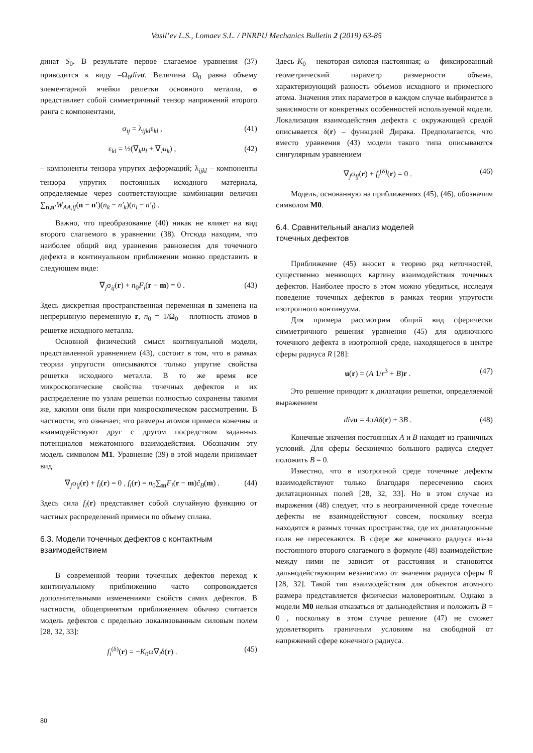Vasil’ev L.S., Lomaev S.L. / PNRPU Mechanics Bulletin 2 (2019) 63-85
динат S<sub>0</sub>. В результате первое слагаемое уравнения (37) приводится к виду –Ω<sub>0</sub>div σ. Величина Ω<sub>0</sub> равна объему элементарной ячейки решетки основного металла, σ представляет собой симметричный тензор напряжений второго ранга с компонентами,
σ<sub>ij</sub> = λ<sub>ijkl</sub>ε<sub>kl</sub> , (41)
ε<sub>kl</sub> = ½(∇<sub>k</sub>u<sub>l</sub> + ∇<sub>l</sub>u<sub>k</sub>) , (42)
– компоненты тензора упругих деформаций; λ<sub>ijkl</sub> – компоненты тензора упругих постоянных исходного материала, определяемые через соответствующие комбинации величин ∑<sub>n,n′</sub>W<sub>AA,ij</sub>(n − n′)(n<sub>k</sub> − n′<sub>k</sub>)(n<sub>l</sub> − n′<sub>l</sub>) .
Важно, что преобразование (40) никак не влияет на вид второго слагаемого в уравнении (38). Отсюда находим, что наиболее общий вид уравнения равновесия для точечного дефекта в континуальном приближении можно представить в следующем виде:
∇<sub>j</sub>σ<sub>ij</sub>(r) + n<sub>0</sub>F<sub>i</sub>(r − m) = 0 . (43)
Здесь дискретная пространственная переменная n заменена на непрерывную переменную r, n<sub>0</sub> = 1/Ω<sub>0</sub> – плотность атомов в решетке исходного металла.
Основной физический смысл континуальной модели, представленной уравнением (43), состоит в том, что в рамках теории упругости описываются только упругие свойства решетки исходного металла. В то же время все микроскопические свойства точечных дефектов и их распределение по узлам решетки полностью сохранены такими же, какими они были при микроскопическом рассмотрении. В частности, это означает, что размеры атомов примеси конечны и взаимодействуют друг с другом посредством заданных потенциалов межатомного взаимодействия. Обозначим эту модель символом M1. Уравнение (39) в этой модели принимает вид
∇<sub>j</sub>σ<sub>ij</sub>(r) + f<sub>i</sub>(r) = 0 , f<sub>i</sub>(r) = n<sub>0</sub>∑<sub>m</sub>F<sub>i</sub>(r − m)ĉ<sub>B</sub>(m) . (44)
Здесь сила f<sub>i</sub>(r) представляет собой случайную функцию от частных распределений примеси по объему сплава.
6.3. Модели точечных дефектов с контактным взаимодействием
В современной теории точечных дефектов переход к континуальному приближению часто сопровождается дополнительными изменениями свойств самих дефектов. В частности, общепринятым приближением обычно считается модель дефектов с предельно локализованным силовым полем [28, 32, 33]:
f<sub>i</sub><sup>(δ)</sup>(r) = −K<sub>0</sub>ω∇<sub>i</sub>δ(r) . (45)
Здесь K<sub>0</sub> – некоторая силовая настоянная; ω – фиксированный геометрический параметр размерности объема, характеризующий разность объемов исходного и примесного атома. Значения этих параметров в каждом случае выбираются в зависимости от конкретных особенностей используемой модели. Локализация взаимодействия дефекта с окружающей средой описывается δ(r) – функцией Дирака. Предполагается, что вместо уравнения (43) модели такого типа описываются сингулярным уравнением
∇<sub>j</sub>σ<sub>ij</sub>(r) + f<sub>i</sub><sup>(δ)</sup>(r) = 0 . (46)
Модель, основанную на приближениях (45), (46), обозначим символом M0.
6.4. Сравнительный анализ моделей
точечных дефектов
Приближение (45) вносит в теорию ряд неточностей, существенно меняющих картину взаимодействия точечных дефектов. Наиболее просто в этом можно убедиться, исследуя поведение точечных дефектов в рамках теории упругости изотропного континуума.
Для примера рассмотрим общий вид сферически симметричного решения уравнения (45) для одиночного точечного дефекта в изотропной среде, находящегося в центре сферы радиуса R [28]:
u(r) = (A 1/r<sup>3</sup> + B)r . (47)
Это решение приводит к дилатации решетки, определяемой выражением
div u = 4πAδ(r) + 3B . (48)
Конечные значения постоянных A и B находят из граничных условий. Для сферы бесконечно большого радиуса следует положить B = 0.
Известно, что в изотропной среде точечные дефекты взаимодействуют только благодаря пересечению своих дилатационных полей [28, 32, 33]. Но в этом случае из выражения (48) следует, что в неограниченной среде точечные дефекты не взаимодействуют совсем, поскольку всегда находятся в разных точках пространства, где их дилатационные поля не пересекаются. В сфере же конечного радиуса из-за постоянного второго слагаемого в формуле (48) взаимодействие между ними не зависит от расстояния и становится дальнодействующим независимо от значения радиуса сферы R [28, 32]. Такой тип взаимодействия для объектов атомного размера представляется физически маловероятным. Однако в модели M0 нельзя отказаться от дальнодействия и положить B = 0 , поскольку в этом случае решение (47) не сможет удовлетворить граничным условиям на свободной от напряжений сфере конечного радиуса.
80